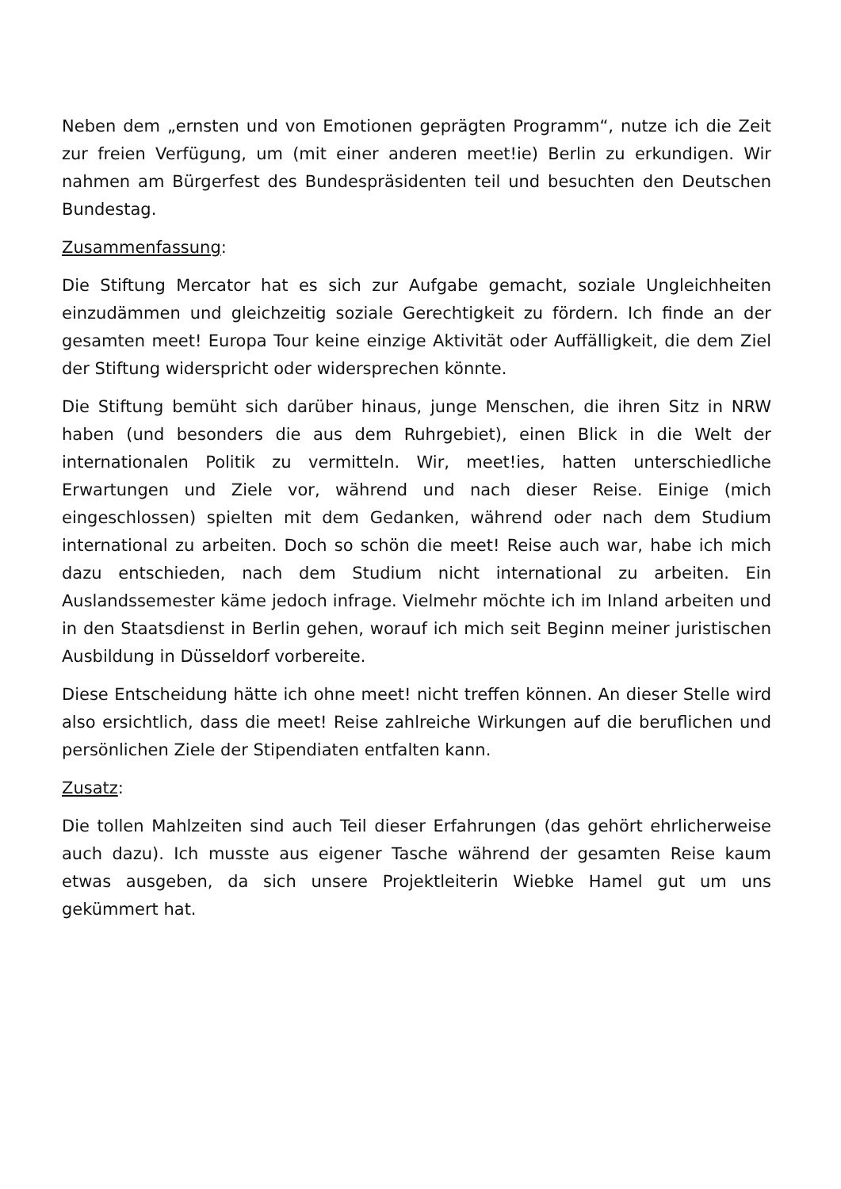Neben dem „ernsten und von Emotionen geprägten Programm“, nutze ich die Zeit zur freien Verfügung, um (mit einer anderen meet!ie) Berlin zu erkundigen. Wir nahmen am Bürgerfest des Bundespräsidenten teil und besuchten den Deutschen Bundestag.
Zusammenfassung:
Die Stiftung Mercator hat es sich zur Aufgabe gemacht, soziale Ungleichheiten einzudämmen und gleichzeitig soziale Gerechtigkeit zu fördern. Ich finde an der gesamten meet! Europa Tour keine einzige Aktivität oder Auffälligkeit, die dem Ziel der Stiftung widerspricht oder widersprechen könnte.
Die Stiftung bemüht sich darüber hinaus, junge Menschen, die ihren Sitz in NRW haben (und besonders die aus dem Ruhrgebiet), einen Blick in die Welt der internationalen Politik zu vermitteln. Wir, meet!ies, hatten unterschiedliche Erwartungen und Ziele vor, während und nach dieser Reise. Einige (mich eingeschlossen) spielten mit dem Gedanken, während oder nach dem Studium international zu arbeiten. Doch so schön die meet! Reise auch war, habe ich mich dazu entschieden, nach dem Studium nicht international zu arbeiten. Ein Auslandssemester käme jedoch infrage. Vielmehr möchte ich im Inland arbeiten und in den Staatsdienst in Berlin gehen, worauf ich mich seit Beginn meiner juristischen Ausbildung in Düsseldorf vorbereite.
Diese Entscheidung hätte ich ohne meet! nicht treffen können. An dieser Stelle wird also ersichtlich, dass die meet! Reise zahlreiche Wirkungen auf die beruflichen und persönlichen Ziele der Stipendiaten entfalten kann.
Zusatz:
Die tollen Mahlzeiten sind auch Teil dieser Erfahrungen (das gehört ehrlicherweise auch dazu). Ich musste aus eigener Tasche während der gesamten Reise kaum etwas ausgeben, da sich unsere Projektleiterin Wiebke Hamel gut um uns gekümmert hat.